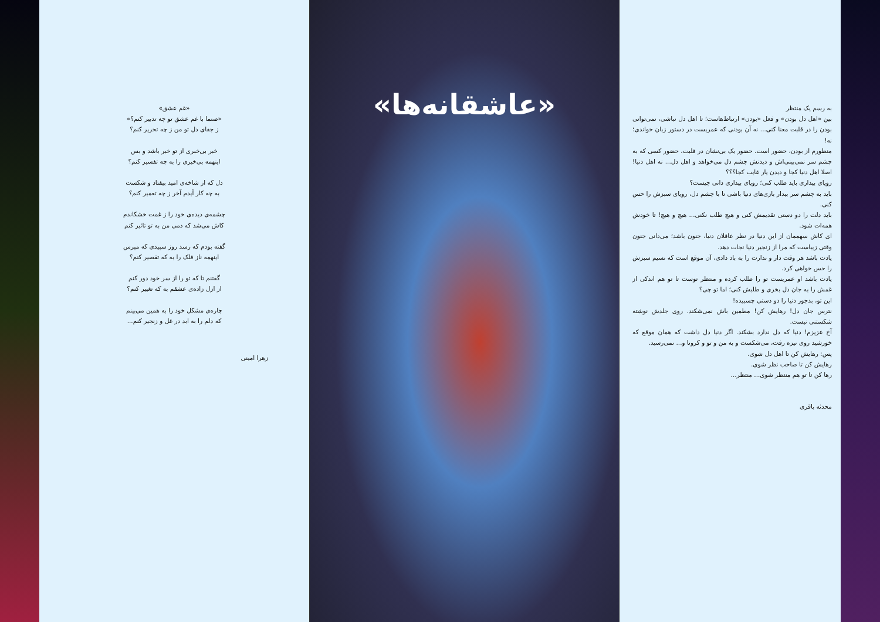به رسم یک منتظر
بین «اهل دل بودن» و فعل «بودن» ارتباط‌هاست؛ تا اهل دل نباشی، نمی‌توانی بودن را در قلبت معنا کنی... نه آن بودنی که عمریست در دستور زبان خواندی؛ نه!
منظورم از بودن، حضور است. حضور یک بی‌نشان در قلبت، حضور کسی که به چشم سر نمی‌بینی‌اش و دیدنش چشم دل می‌خواهد و اهل دل... نه اهل دنیا! اصلا اهل دنیا کجا و دیدن یار غایب کجا؟؟؟
رویای بیداری باید طلب کنی؛ رویای بیداری دانی چیست؟
باید به چشم سر بیدار بازی‌های دنیا باشی تا با چشم دل، رویای سبزش را حس کنی.
باید دلت را دو دستی تقدیمش کنی و هیچ طلب نکنی... هیچ و هیچ! تا خودش همه‌ات شود.
ای کاش سهممان از این دنیا در نظر عاقلان دنیا، جنون باشد؛ می‌دانی جنون وقتی زیباست که مرا از زنجیر دنیا نجات دهد.
یادت باشد هر وقت دار و ندارت را به باد دادی، آن موقع است که نسیم سبزش را حس خواهی کرد.
یادت باشد او عمریست تو را طلب کرده و منتظر توست تا تو هم اندکی از غمش را به جان دل بخری و طلبش کنی؛ اما تو چی؟
این تو، بدجور دنیا را دو دستی چسبیده!
نترس جان دل! رهایش کن! مطمین باش نمی‌شکند. روی جلدش نوشته شکستنی نیست.
آخ عزیزم! دنیا که دل ندارد بشکند. اگر دنیا دل داشت که همان موقع که خورشید روی نیزه رفت، می‌شکست و به من و تو و کرونا و... نمی‌رسید.
پس: رهایش کن تا اهل دل شوی.
رهایش کن تا صاحب نظر شوی.
رها کن تا تو هم منتظر شوی... منتظر...
محدثه باقری
«عاشقانه‌ها»
«غم عشق»
«صنما با غم عشق تو چه تدبیر کنم؟»
ز جفای دل تو من ز چه تحریر کنم؟
خبر بی‌خبری از تو خبر باشد و بس
اینهمه بی‌خبری را به چه تفسیر کنم؟
دل که از شاخه‌ی امید بیفتاد و شکست
به چه کار آیدم آخر ز چه تعمیر کنم؟
چشمه‌ی دیده‌ی خود را ز غمت خشکاندم
کاش می‌شد که دمی من به تو تاثیر کنم
گفته بودم که رسد روز سپیدی که مپرس
اینهمه ناز فلک را به که تقصیر کنم؟
گفتنم تا که تو را از سر خود دور کنم
از ازل زاده‌ی عشقم به که تغییر کنم؟
چاره‌ی مشکل خود را به همین می‌بینم
که دلم را به ابد در غل و زنجیر کنم...
زهرا امینی